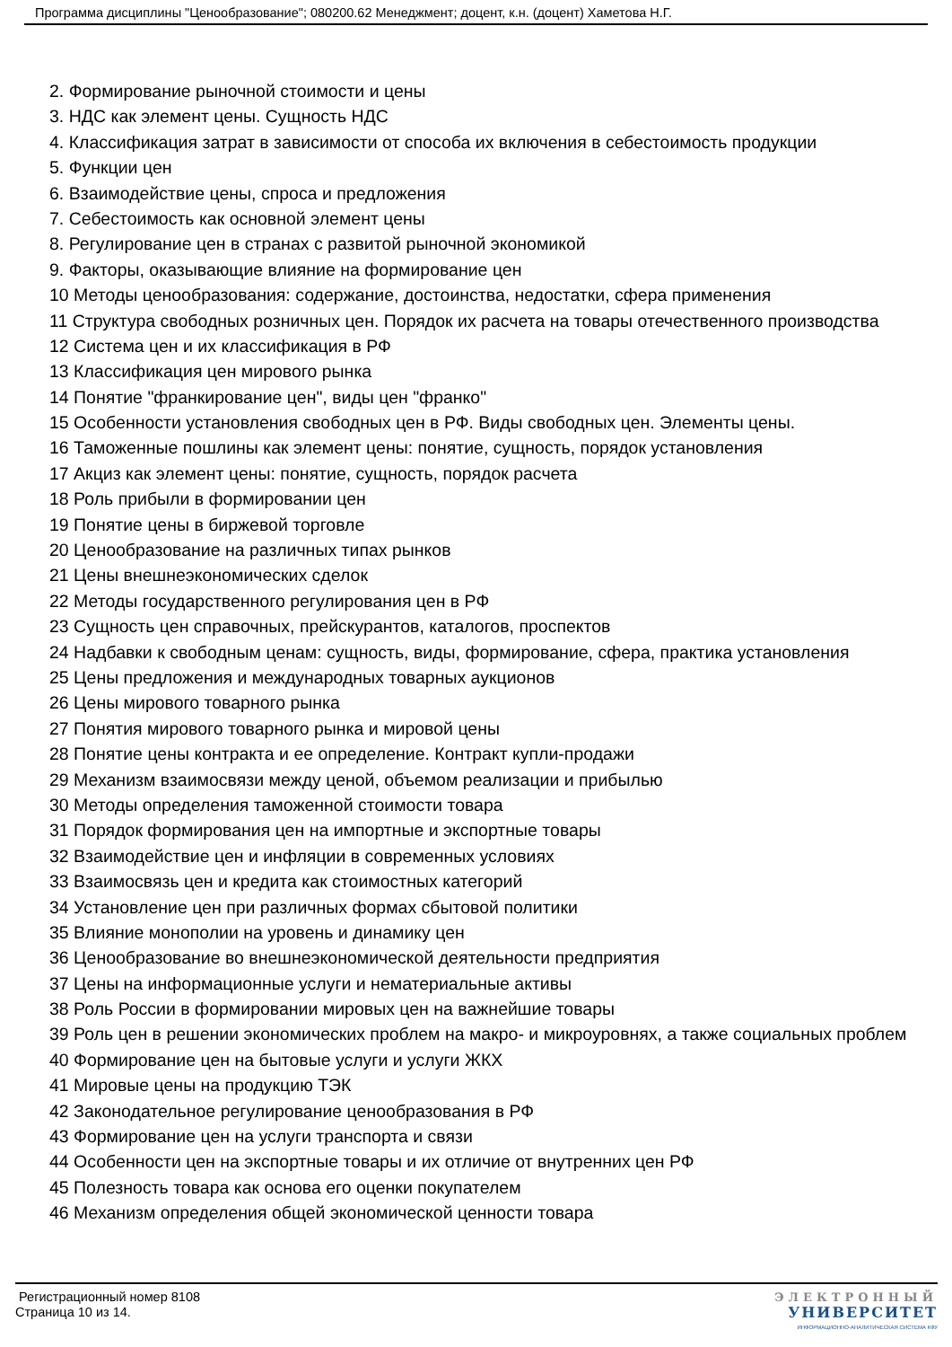Программа дисциплины "Ценообразование"; 080200.62 Менеджмент; доцент, к.н. (доцент) Хаметова Н.Г.
2. Формирование рыночной стоимости и цены
3. НДС как элемент цены. Сущность НДС
4. Классификация затрат в зависимости от способа их включения в себестоимость продукции
5. Функции цен
6. Взаимодействие цены, спроса и предложения
7. Себестоимость как основной элемент цены
8. Регулирование цен в странах с развитой рыночной экономикой
9. Факторы, оказывающие влияние на формирование цен
10 Методы ценообразования: содержание, достоинства, недостатки, сфера применения
11 Структура свободных розничных цен. Порядок их расчета на товары отечественного производства
12 Система цен и их классификация в РФ
13 Классификация цен мирового рынка
14 Понятие "франкирование цен", виды цен "франко"
15 Особенности установления свободных цен в РФ. Виды свободных цен. Элементы цены.
16 Таможенные пошлины как элемент цены: понятие, сущность, порядок установления
17 Акциз как элемент цены: понятие, сущность, порядок расчета
18 Роль прибыли в формировании цен
19 Понятие цены в биржевой торговле
20 Ценообразование на различных типах рынков
21 Цены внешнеэкономических сделок
22 Методы государственного регулирования цен в РФ
23 Сущность цен справочных, прейскурантов, каталогов, проспектов
24 Надбавки к свободным ценам: сущность, виды, формирование, сфера, практика установления
25 Цены предложения и международных товарных аукционов
26 Цены мирового товарного рынка
27 Понятия мирового товарного рынка и мировой цены
28 Понятие цены контракта и ее определение. Контракт купли-продажи
29 Механизм взаимосвязи между ценой, объемом реализации и прибылью
30 Методы определения таможенной стоимости товара
31 Порядок формирования цен на импортные и экспортные товары
32 Взаимодействие цен и инфляции в современных условиях
33 Взаимосвязь цен и кредита как стоимостных категорий
34 Установление цен при различных формах сбытовой политики
35 Влияние монополии на уровень и динамику цен
36 Ценообразование во внешнеэкономической деятельности предприятия
37 Цены на информационные услуги и нематериальные активы
38 Роль России в формировании мировых цен на важнейшие товары
39 Роль цен в решении экономических проблем на макро- и микроуровнях, а также социальных проблем
40 Формирование цен на бытовые услуги и услуги ЖКХ
41 Мировые цены на продукцию ТЭК
42 Законодательное регулирование ценообразования в РФ
43 Формирование цен на услуги транспорта и связи
44 Особенности цен на экспортные товары и их отличие от внутренних цен РФ
45 Полезность товара как основа его оценки покупателем
46 Механизм определения общей экономической ценности товара
Регистрационный номер 8108
Страница 10 из 14.
ЭЛЕКТРОННЫЙ
УНИВЕРСИТЕТ
ИНФОРМАЦИОННО-АНАЛИТИЧЕСКАЯ СИСТЕМА КФУ